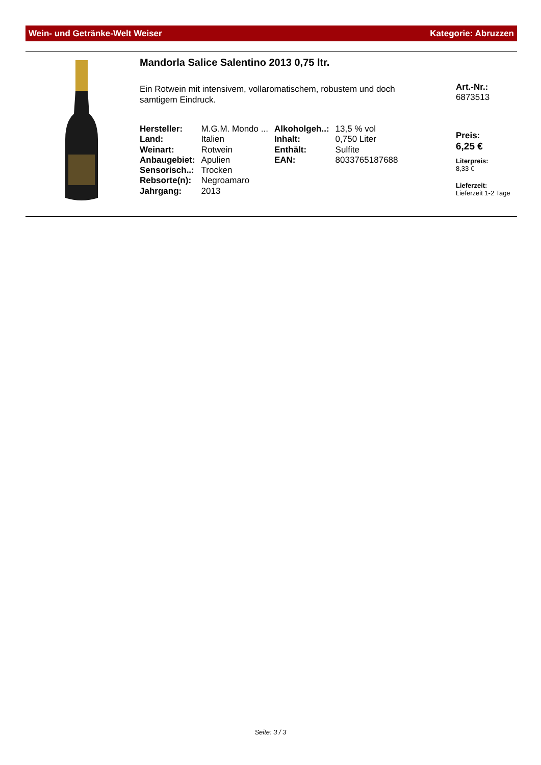Wein- und Getränke-Welt Weiser Kategorie: Abruzzen
Mandorla Salice Salentino 2013 0,75 ltr.
Ein Rotwein mit intensivem, vollaromatischem, robustem und doch samtigem Eindruck.
| Hersteller: | M.G.M. Mondo ... | Alkoholgeh..: | 13,5 % vol |
| Land: | Italien | Inhalt: | 0,750 Liter |
| Weinart: | Rotwein | Enthält: | Sulfite |
| Anbaugebiet: | Apulien | EAN: | 8033765187688 |
| Sensorisch..: | Trocken | | |
| Rebsorte(n): | Negroamaro | | |
| Jahrgang: | 2013 | | |
Art.-Nr.:
6873513
Preis:
6,25 €
Literpreis:
8,33 €
Lieferzeit:
Lieferzeit 1-2 Tage
Seite: 3 / 3